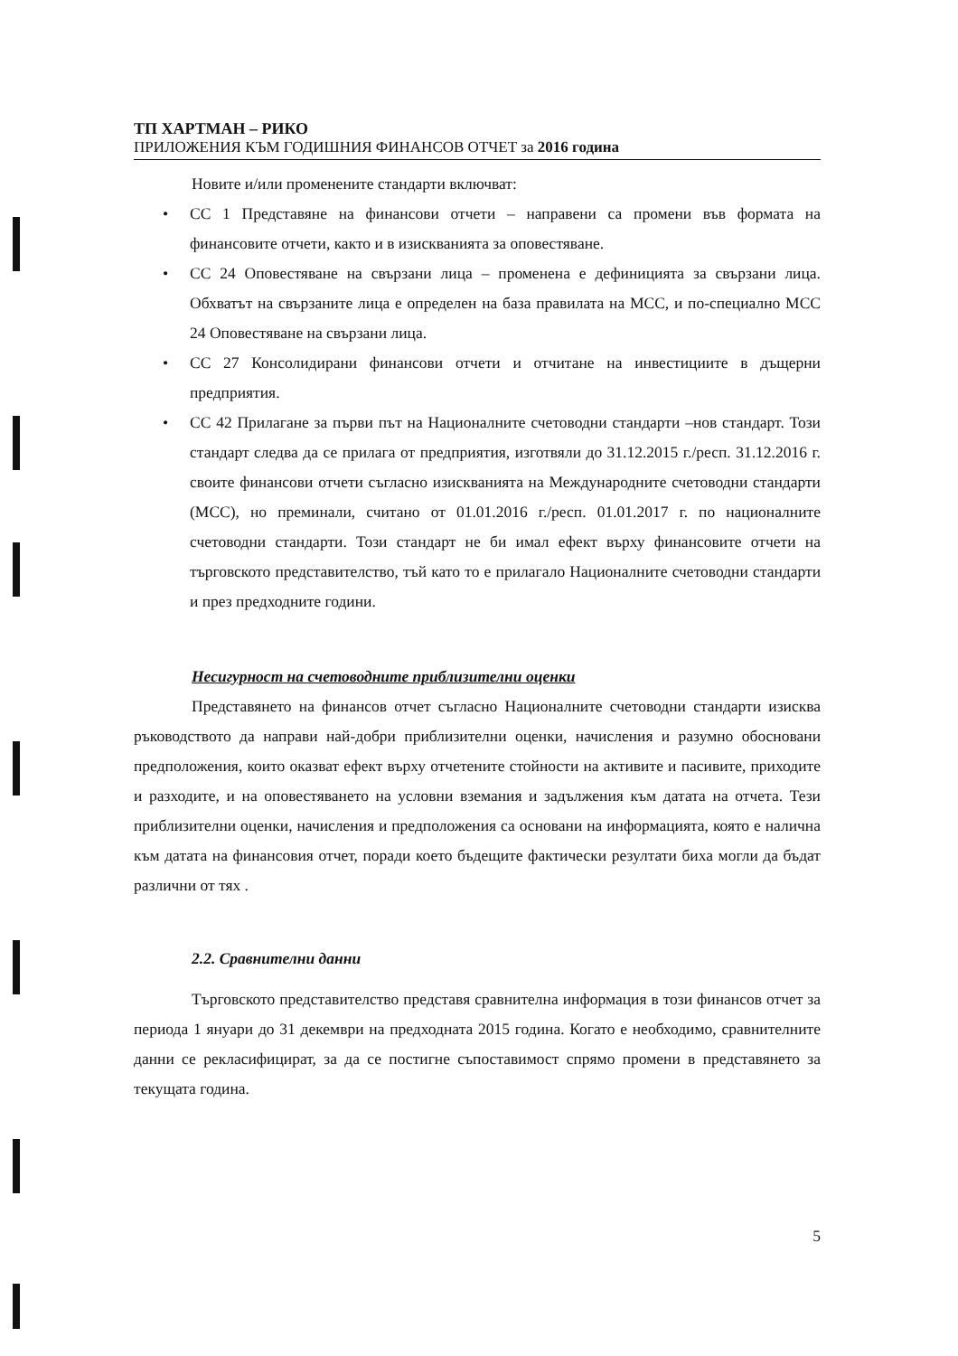ТП ХАРТМАН – РИКО
ПРИЛОЖЕНИЯ КЪМ ГОДИШНИЯ ФИНАНСОВ ОТЧЕТ за 2016 година
Новите и/или променените стандарти включват:
• СС 1 Представяне на финансови отчети – направени са промени във формата на финансовите отчети, както и в изискванията за оповестяване.
• СС 24 Оповестяване на свързани лица – променена е дефиницията за свързани лица. Обхватът на свързаните лица е определен на база правилата на МСС, и по-специално МСС 24 Оповестяване на свързани лица.
• СС 27 Консолидирани финансови отчети и отчитане на инвестициите в дъщерни предприятия.
• СС 42 Прилагане за първи път на Националните счетоводни стандарти –нов стандарт. Този стандарт следва да се прилага от предприятия, изготвяли до 31.12.2015 г./респ. 31.12.2016 г. своите финансови отчети съгласно изискванията на Международните счетоводни стандарти (МСС), но преминали, считано от 01.01.2016 г./респ. 01.01.2017 г. по националните счетоводни стандарти. Този стандарт не би имал ефект върху финансовите отчети на търговското представителство, тъй като то е прилагало Националните счетоводни стандарти и през предходните години.
Несигурност на счетоводните приблизителни оценки
Представянето на финансов отчет съгласно Националните счетоводни стандарти изисква ръководството да направи най-добри приблизителни оценки, начисления и разумно обосновани предположения, които оказват ефект върху отчетените стойности на активите и пасивите, приходите и разходите, и на оповестяването на условни вземания и задължения към датата на отчета. Тези приблизителни оценки, начисления и предположения са основани на информацията, която е налична към датата на финансовия отчет, поради което бъдещите фактически резултати биха могли да бъдат различни от тях .
2.2. Сравнителни данни
Търговското представителство представя сравнителна информация в този финансов отчет за периода 1 януари до 31 декември на предходната 2015 година. Когато е необходимо, сравнителните данни се рекласифицират, за да се постигне съпоставимост спрямо промени в представянето за текущата година.
5